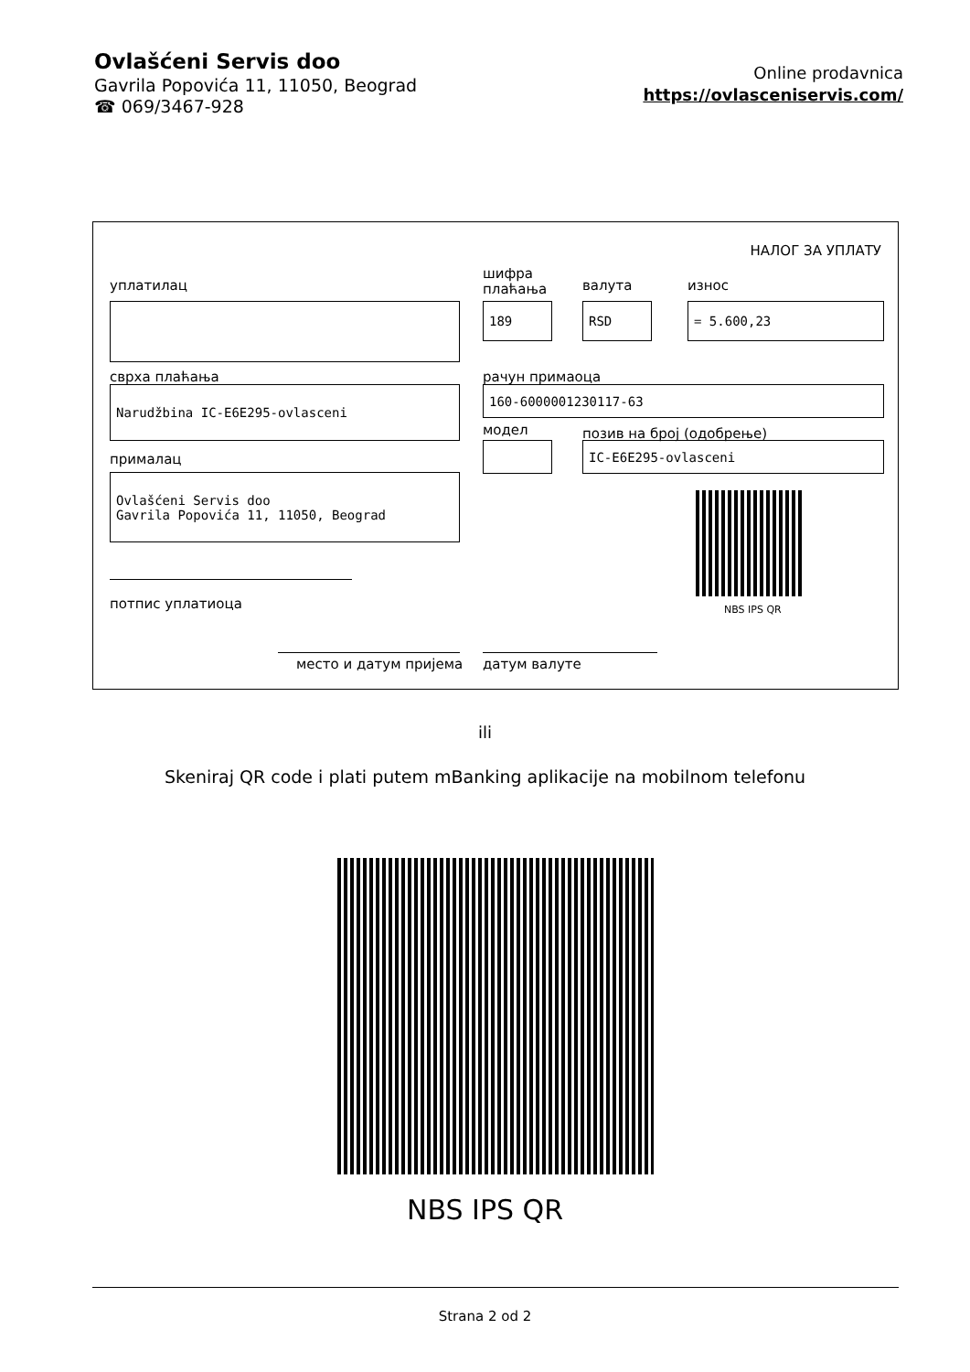Ovlašćeni Servis doo
Gavrila Popovića 11, 11050, Beograd
☎ 069/3467-928
Online prodavnica
https://ovlasceniservis.com/
НАЛОГ ЗА УПЛАТУ
уплатилац
шифра
плаћања
валута износ
189 RSD = 5.600,23
сврха плаћања рачун примаоца
Narudžbina IC-E6E295-ovlasceni 160-6000001230117-63
модел позив на број (одобрење)
IC-E6E295-ovlasceni
прималац
Ovlašćeni Servis doo
Gavrila Popovića 11, 11050, Beograd
NBS IPS QR
потпис уплатиоца
место и датум пријема датум валуте
ili
Skeniraj QR code i plati putem mBanking aplikacije na mobilnom telefonu
NBS IPS QR
Strana 2 od 2